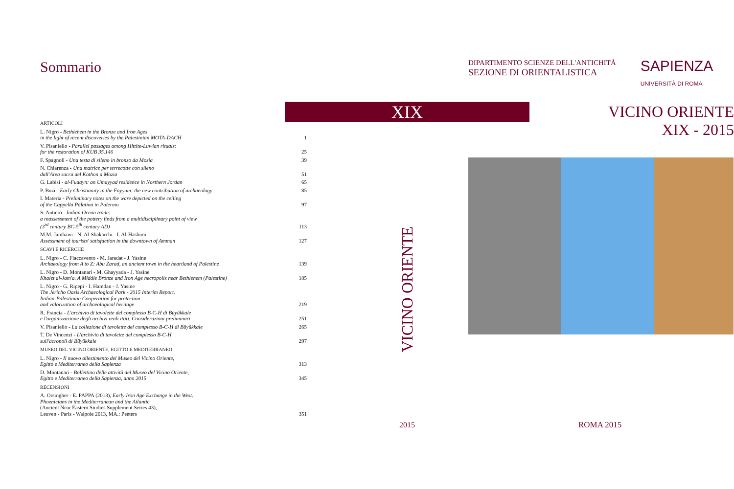Sommario
| ARTICOLI | |
| L. Nigro - Bethlehem in the Bronze and Iron Ages in the light of recent discoveries by the Palestinian MOTA-DACH | 1 |
| V. Pisaniello - Parallel passages among Hittite-Luwian rituals: for the restoration of KUB 35.146 | 25 |
| F. Spagnoli - Una testa di sileno in bronzo da Mozia | 39 |
| N. Chiarenza - Una matrice per terrecotte con sileno dall'Area sacra del Kothon a Mozia | 51 |
| G. Labisi - al-Fudayn: an Umayyad residence in Northern Jordan | 65 |
| P. Buzi - Early Christianity in the Fayyūm: the new contribution of archaeology | 85 |
| I. Materia - Preliminary notes on the ware depicted on the ceiling of the Cappella Palatina in Palermo | 97 |
| S. Autiero - Indian Ocean trade: a reassessment of the pottery finds from a multidisciplinary point of view (3<sup>rd</sup> century BC-5<sup>th</sup> century AD) | 113 |
| M.M. Jamhawi - N. Al-Shakarchi - I. Al-Hashimi Assessment of tourists' satisfaction in the downtown of Amman | 127 |
| SCAVI E RICERCHE | |
| L. Nigro - C. Fiaccavento - M. Jaradat - J. Yasine Archaeology from A to Z: Abu Zarad, an ancient town in the heartland of Palestine | 139 |
| L. Nigro - D. Montanari - M. Ghayyada - J. Yasine Khalet al-Jam'a. A Middle Bronze and Iron Age necropolis near Bethlehem (Palestine) | 185 |
| L. Nigro - G. Ripepi - I. Hamdan - J. Yasine The Jericho Oasis Archaeological Park - 2015 Interim Report. Italian-Palestinian Cooperation for protection and valorization of archaeological heritage | 219 |
| R. Francia - L'archivio di tavolette del complesso B-C-H di Büyükkale e l'organizzazione degli archivi reali ittiti. Considerazioni preliminari | 251 |
| V. Pisaniello - La collezione di tavolette del complesso B-C-H di Büyükkale | 265 |
| T. De Vincenzi - L'archivio di tavolette del complesso B-C-H sull'acropoli di Büyükkale | 297 |
| MUSEO DEL VICINO ORIENTE, EGITTO E MEDITERRANEO | |
| L. Nigro - Il nuovo allestimento del Museo del Vicino Oriente, Egitto e Mediterraneo della Sapienza | 313 |
| D. Montanari - Bollettino delle attività del Museo del Vicino Oriente, Egitto e Mediterraneo della Sapienza, anno 2015 | 345 |
| RECENSIONI | |
| A. Orsingher - E. PAPPA (2013), Early Iron Age Exchange in the West: Phoenicians in the Mediterranean and the Atlantic (Ancient Near Eastern Studies Supplement Series 43), Leuven - Paris - Walpole 2013, MA.: Peeters | 351 |
XIX
VICINO ORIENTE
2015
DIPARTIMENTO SCIENZE DELL'ANTICHITÀ
SEZIONE DI ORIENTALISTICA
SAPIENZA
UNIVERSITÀ DI ROMA
VICINO ORIENTE
XIX - 2015
ROMA 2015